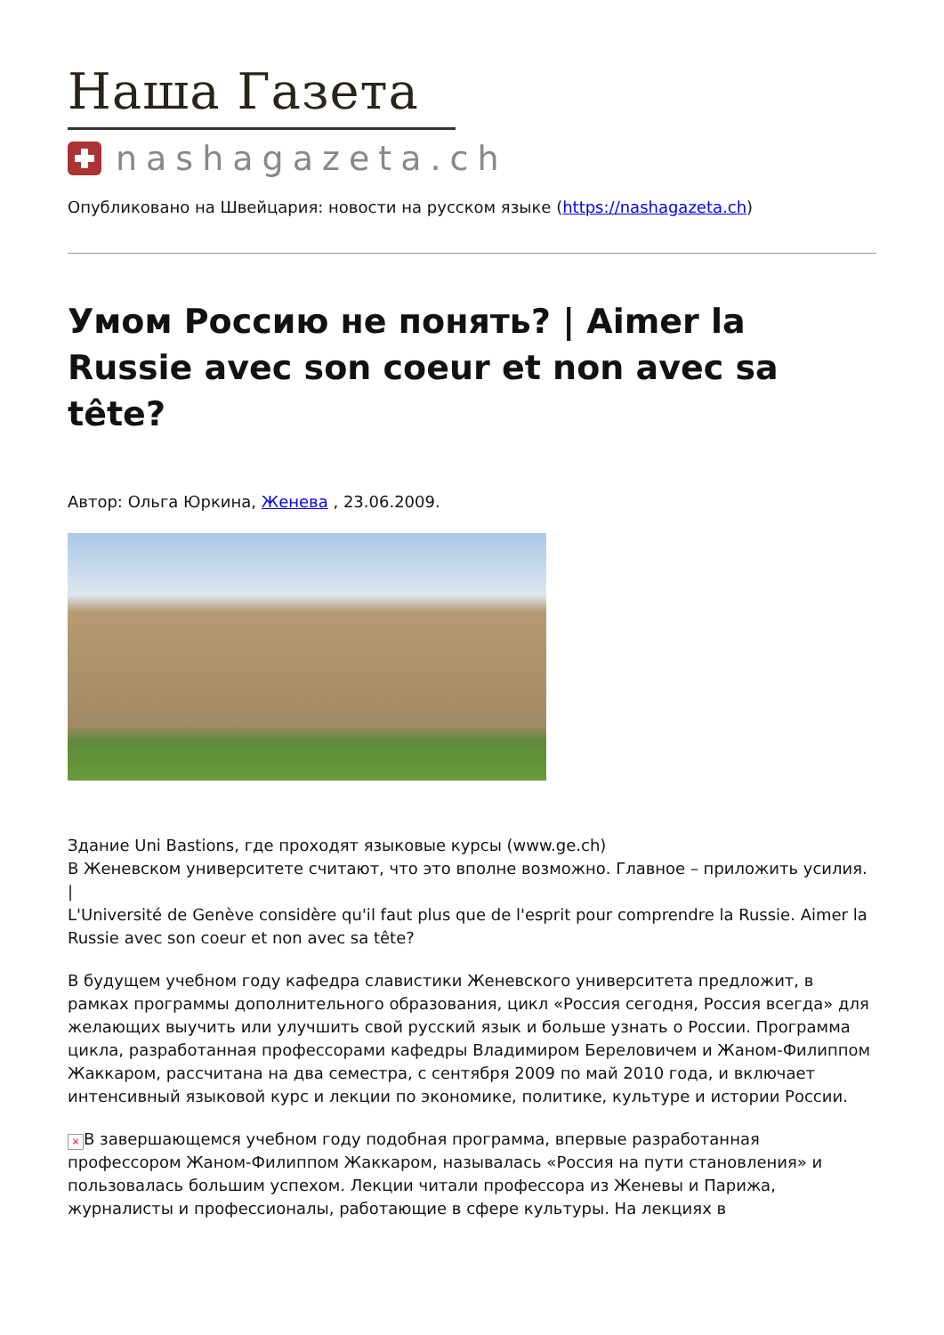Наша Газета
nashagazeta.ch
Опубликовано на Швейцария: новости на русском языке (https://nashagazeta.ch)
Умом Россию не понять? | Aimer la Russie avec son coeur et non avec sa tête?
Автор: Ольга Юркина, Женева , 23.06.2009.
Здание Uni Bastions, где проходят языковые курсы (www.ge.ch)
В Женевском университете считают, что это вполне возможно. Главное – приложить усилия.
|
L'Université de Genève considère qu'il faut plus que de l'esprit pour comprendre la Russie. Aimer la Russie avec son coeur et non avec sa tête?
В будущем учебном году кафедра славистики Женевского университета предложит, в рамках программы дополнительного образования, цикл «Россия сегодня, Россия всегда» для желающих выучить или улучшить свой русский язык и больше узнать о России. Программа цикла, разработанная профессорами кафедры Владимиром Береловичем и Жаном-Филиппом Жаккаром, рассчитана на два семестра, с сентября 2009 по май 2010 года, и включает интенсивный языковой курс и лекции по экономике, политике, культуре и истории России.
× В завершающемся учебном году подобная программа, впервые разработанная профессором Жаном-Филиппом Жаккаром, называлась «Россия на пути становления» и пользовалась большим успехом. Лекции читали профессора из Женевы и Парижа, журналисты и профессионалы, работающие в сфере культуры. На лекциях в